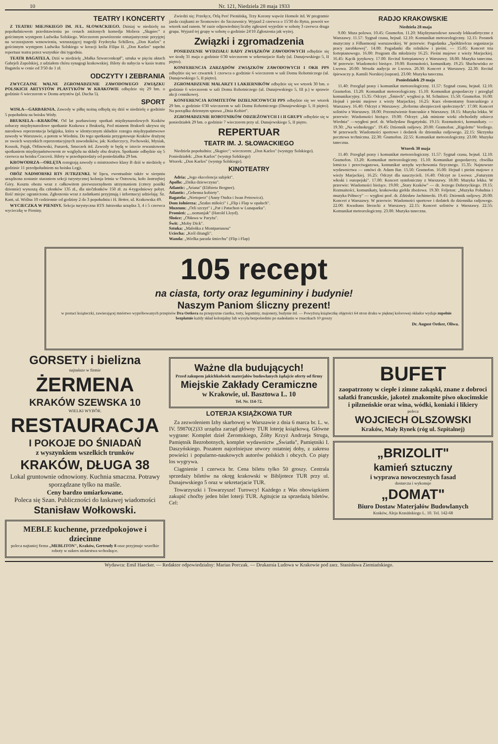10 Nr. 121, Niedziela 28 maja 1933
TEATRY I KONCERTY
Z TEATRU MIEJSKIEGO IM. JUL. SŁOWACKIEGO. Dzisiaj w niedzielę na popołudniowem przedstawieniu po cenach zniżonych komedja Moliera „Skąpiec" z gościnnym występem Ludwika Solskiego. Wieczorem powtórzenie entuzjastycznie przyjętej na wczorajszem wznowieniu, wzruszającej tragedji Fryderyka Schillera, „Don Karlos" z gościnnym występem Ludwika Solskiego w kreacji króla Filipa II. „Don Karlos" zapełni repertuar teatru przez wszystkie dni tygodnia.
TEATR BAGATELA. Dziś w niedzielę „Małka Szwarcenkopf", sztuka w pięciu aktach Gabrjeli Zapolskiej, z udziałem chóru synagogi krakowskiej. Bilety do nabycia w kasie teatru Bagatela w cenie od 3'50 do 1 zł.
ODCZYTY I ZEBRANIA
ZWYCZAJNE WALNE ZGROMADZENIE ZAWODOWEGO ZWIĄZKU POLSKICH ARTYSTÓW PLASTYKÓW W KRAKOWIE odbędzie się 29 bm. o godzinie 6 wieczorem w Domu artystów (pl. Ducha 5).
SPORT
WISŁA—GARBARNIA. Zawody w piłkę nożną odbędą się dziś w niedzielę o godzinie 5 popołudniu na boisku Wisły.
BRUKSELA—KRAKÓW. Od lat pozbawiony spotkań międzynarodowych Kraków zobaczy międzynarodowe spotkanie Krakowa z Brukselą. Pod mianem Brukseli ukrywa się narodowa reprezentacja belgijska, która w identycznym składzie rozegra międzypaństwowe zawody w Warszawie, a potem w Wiedniu. Do tego spotkania przygotowuje Kraków drużynę ze swoich wszystkich reprezentacyjnych zawodników, jak: Kotlarczycy, Pochowski, Mysiak, Kossok, Pająk, Otfinowski, Pazurek, Smoczek itd. Zawody te będą w istocie rewanżowem spotkaniem międzypaństwowem ze względu na składy obu drużyn. Spotkanie odbędzie się 5 czerwca na boisku Cracovii. Bilety w przedsprzedaży od poniedziałku 29 bm.
KROWODRZA—ORLĘTA rozegrają zawody o mistrzostwo klasy B dziś w niedzielę o godzinie 11 przedpołudniem na boisku Legji.
OBÓZ NADMORSKI RTS JUTRZENKI. W lipcu, ewentualnie także w sierpniu urządzona zostanie staraniem sekcji turystycznej kolonja letnia w Ostrowiu, koło Jastrzębiej Góry. Koszta obozu wraz z całkowitem pierwszorzędnem utrzymaniem (cztery posiłki dziennie) wynoszą dla członków 135 zł., dla niečzłonków 150 zł. za 4-tygodniowy pobyt. Ilość miejsc ograniczona. Zgłoszenia wraz z zadatkami przyjmują i informacyj udzielają: Sz. Kant, ul. Wiślna 10 codziennie od godziny 2 do 3 popołudniu i H. Better, ul. Krakowska 49.
WYCIECZKA W PIENINY. Sekcja turystyczna RTS Jutrzenka urządza 3, 4 i 5 czerwca wycieczkę w Pieniny.
Zwiedzi się: Przełęcz, Orlą Perć Pienińską, Trzy Korony wąwóz Homole itd. W programie jazda czajkami ze Sromowiec do Szczawnicy. Wyjazd 2 czerwca o 15'30 do Rytra, powrót we wtorek nad ranem. W razie odpowiedniej liczby zgłoszeń wyjedzie w sobotę 3 czerwca druga grupa. Wyjazd tej grupy w sobotę o godzinie 24'10 Zgłoszenia jak wyżej.
Związki i zgromadzenia
POSIEDZENIE WYDZIAŁU RADY ZWIĄZKÓW ZAWODOWYCH odbędzie się we środę 31 maja o godzinie 6'30 wieczorem w sekretarjacie Rady (ul. Dunajewskiego 5, II piętro).
KONFERENCJA ZARZĄDÓW ZWIĄZKÓW ZAWODOWYCH I OKR PPS odbędzie się we czwartek 1 czerwca o godzinie 6 wieczorem w sali Domu Robotniczego (ul. Dunajewskiego 5, II piętro).
ZGROMADZENIE MALARZY I LAKIERNIKÓW odbędzie się we wtorek 30 bm. o godzinie 6 wieczorem w sali Domu Robotniczego (ul. Dunajewskiego 5, III p.) w sprawie akcji cennikowej.
KONFERENCJA KOMITETÓW DZIELNICOWYCH PPS odbędzie się we wtorek 29 bm. o godzinie 6'30 wieczorem w sali Domu Robotniczego (Dunajewskiego 5, II piętro). Na porządku dziennym sprawa „Dnia Kobiet".
ZGROMADZENIE ROBOTNIKÓW ODZIEŻOWYCH I i II GRUPY odbędzie się w poniedziałek 29 bm. o godzinie 7 wieczorem przy ul. Dunajewskiego 5, II piętro.
REPERTUAR
TEATR IM. J. SŁOWACKIEGO
Niedziela popołudniu: „Skąpiec"; wieczorem: „Don Karlos" (występy Solskiego).
Poniedziałek: „Don Karlos" (występ Solskiego)
Wtorek: „Don Karlos" (występ Solskiego).
KINOTEATRY
Adria: „Jego ekscelencja subjekt".
Apollo: „Dzika dziewczyna".
Atlantic: „Ariana" (Elżbieta Bergner).
Atlantic: „Gehenna kobiety".
Bagatela: „Nietoperz" (Anny Ondra i Iwan Petrowicz).
Dom żołnierza: „Szałas miłości" i „Flip i Flap w opałach".
Muzeum: „Orli szczyt" i „Pat i Patachon w Lunaparku".
Promień: „...nomanjak" (Harold Lloyd).
Słońce: „Obława w Paryżu".
Świt: „Moby Dick".
Sztuka: „Maleńka z Montparnassu"
Uciecha: „Król dżungli".
Wanda: „Wielka parada śmiechu" (Flip i Flap)
RADJO KRAKOWSKIE
Niedziela 28 maja
9.00: Msza polowa. 10.45: Gramofon. 11.20: Międzynarodowe zawody lekkoatletyczne z Warszawy. 11.57: Sygnał czasu, hejnał. 12.10: Komunikat meteorologiczny. 12.15: Poranek muzyczny z Filharmonji warszawskiej. W przerwie: Pogadanka „Spółdzielcza organizacja pracy zarobkowej". 14.00: Pogadanki dla rolników i pieśni. — 15.05: Koncert tria fortepianowego. 16.00: Program dla młodzieży 16.25: Pieśni majowe z wieży Marjackiej. 16.45: Kącik językowy. 17.00: Recital fortepianowy z Warszawy. 18.00: Muzyka taneczna. W przerwie: Wiadomości bieżące. 19.00: Rozmaitości, komunikaty. 19.25: Słuchowisko ze Lwowa. 20.00: Wesoła audycja ze Lwowa. 20.30: Koncert z Warszawy. 22.30: Recital śpiewaczy p. Kamili Norskiej (sopran). 23.00: Muzyka taneczna.
Poniedziałek 29 maja
11.40: Przegląd prasy i komunikat meteorologiczny. 11.57: Sygnał czasu, hejnał. 12.10: Gramofon. 13.20: Komunikat meteorologiczny. 15.10: Komunikat gospodarczy i przegląd komunikacyjny. 15.35: Odczyt: „Śmiech", wygłosi p. M. Schnitzer. 15.50: Gramofon. 16.00: Hejnał i pieśni majowe z wieży Marjackiej. 16.25: Kurs elementarny francuskiego z Warszawy. 16.40: Odczyt z Warszawy: „Reforma ubezpieczeń społecznych". 17.00: Koncert solistów z Warszawy. 18.00: Przemówienie francuskie z Warszawy. 18.15: Muzyka lekka. W przerwie: Wiadomości bieżące. 19.00: Odczyt: „Jak minione wieki obchodziły odsiecz Wiednia" —wygłosi prof. dr. Władysław Bogatyński. 19.15: Rozmaitości, komunikaty. — 19.30: „Na widnokręgu". 19.45: Dziennik radjowy. 20.00: Gramofon: „Rigoletto" Verdiego. W przerwach: Wiadomości sportowe i dodatek do dziennika radjowego. 22.15: Skrzynka pocztowa techniczna. 22.30: Gramofon. 22.55: Komunikat meteorologiczny. 23.00: Muzyka taneczna.
Wtorek 30 maja
11.40: Przegląd prasy i komunikat meteorologiczny. 11.57: Sygnał czasu, hejnał. 12.10: Gramofon. 13.20: Komunikat meteorologiczny. 15.10: Komunikat gospodarczy, chwilka lotnicza i przeciwgazowa, komunikat urzędu wychowania fizycznego. 15.35: Najnowsze wydawnictwa — omówi dr. Adam Bar. 15.50: Gramofon. 16.00: Hejnał i pieśni majowe z wieży Marjackiej. 16.25: Odczyt dla nauczycieli. 16.40: Odczyt ze Lwowa: „Futuryzm włoski i europejski". 17.00: Koncert symfoniczny z Warszawy. 18.00: Muzyka lekka. W przerwie: Wiadomości bieżące. 19.00: „Stary Kraków" — dr. Jerzego Dobrzyckiego. 19.15: Rozmaitości, komunikaty, krakowska giełda zbożowa. 19.30: Feljeton: „Muzyka Południa i muzyka Północy" — wygłosi prof. dr. Zdzisław Jachimecki. 19.45: Dziennik radjowy. 20.00: Koncert z Warszawy. W przerwie: Wiadomości sportowe i dodatek do dziennika radjowego. 22.00: Kwadrans literacki z Warszawy. 22.15: Koncert solistów z Warszawy. 22.55: Komunikat meteorologiczny. 23.00: Muzyka taneczna.
105 recept
na ciasta, torty oraz legumininy i budynie!
Naszym Paniom śliczny prezent!
w postaci książeczki, zawierającej mnóstwo wypróbowanych przepisów Dra Oetkera na przepyszne ciastka, torty, leguminy, majonezy, budynie itd. — Powyższą książeczkę objętości 64 stron druku w pięknej kolorowej okładce wydaje zupełnie bezpłatnie każdy skład kolonjalny lub wysyła bezpośrednio po nadesłaniu w znaczkach 10 groszy
Dr. August Oetker, Oliwa.
GORSETY i bielizna
najtańsze w firmie
ŻERMENA
KRAKÓW SZEWSKA 10
WIELKI WYBÓR.
RESTAURACJA
I POKOJE DO ŚNIADAŃ
z wyszynkiem wszelkich trunków
KRAKÓW, DŁUGA 38
Lokal gruntownie odnowiony. Kuchnia smaczna. Potrawy sporządzane tylko na maśle.
Ceny bardzo umiarkowane.
Poleca się Szan. Publiczności do łaskawej wiadomości
Stanisław Wołkowski.
MEBLE kuchenne, przedpokojowe i dziecinne
poleca najtaniej firma „MEBLITON", Kraków, Gertrudy 8 oraz przyjmuje wszelkie roboty w zakres stolarstwa wchodzące.
Ważne dla budujących!
Przed zakupem jakichkolwiek materjałów budowlanych żądajcie oferty od firmy
Miejskie Zakłady Ceramiczne
w Krakowie, ul. Basztowa L. 10
Tel. Nr. 114-72.
LOTERJA KSIĄŻKOWA TUR
Za zezwoleniem Izby skarbowej w Warszawie z dnia 6 marca br. L. w. IV. 59870(2)33 urządza zarząd główny TUR loterję książkową. Główne wygrane: Komplet dzieł Żeromskiego, Żółty Krzyż Andrzeja Struga, Pamiętnik Bezrobotnych, komplet wydawnictw „Światła", Pamiętniki I. Daszyńskiego. Pozatem najcelniejsze utwory ostatniej doby, z zakresu powieści i popularno-naukowych autorów polskich i obcych. Co piąty los wygrywa.
Ciągnienie 1 czerwca br. Cena biletu tylko 50 groszy. Centrala sprzedaży biletów na okręg krakowski w Bibljotece TUR przy ul. Dunajewskiego 5 oraz w sekretarjacie TUR.
Towarzyszki i Towarzysze! Turowcy! Każdego z Was obowiązkiem zakupić choćby jeden bilet loterji TUR. Agitujcie za sprzedażą biletów. Cel:
BUFET
zaopatrzony w ciepłe i zimne zakąski, znane z dobroci sałatki francuskie, jakoteż znakomite piwo okocimskie i pilzneńskie oraz wina, wódki, koniaki i likiery
poleca
WOJCIECH OLSZOWSKI
Kraków, Mały Rynek (róg ul. Szpitalnej)
„BRIZOLIT"
kamień sztuczny
i wyprawa nowoczesnych fasad
dostarcza i wykonuje
„DOMAT"
Biuro Dostaw Materjałów Budowlanych
Kraków, Aleja Krasińskiego L. 10. Tel. 142-68
Wydawca: Emil Haecker. — Redaktor odpowiedzialny: Marian Porczak. — Drukarnia Ludowa w Krakowie pod zarz. Stanisława Ziemiańskiego.